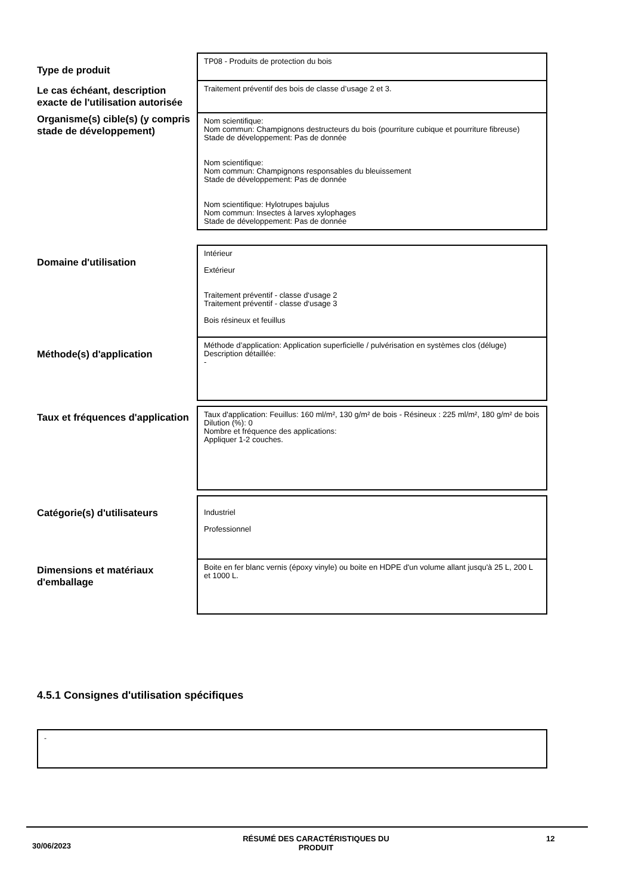| Type de produit | TP08 - Produits de protection du bois |
| Le cas échéant, description exacte de l'utilisation autorisée | Traitement préventif des bois de classe d’usage 2 et 3. |
| Organisme(s) cible(s) (y compris stade de développement) | Nom scientifique: Nom commun: Champignons destructeurs du bois (pourriture cubique et pourriture fibreuse) Stade de développement: Pas de donnée Nom scientifique: Nom commun: Champignons responsables du bleuissement Stade de développement: Pas de donnée Nom scientifique: Hylotrupes bajulus Nom commun: Insectes à larves xylophages Stade de développement: Pas de donnée |
| Domaine d'utilisation | Intérieur Extérieur Traitement préventif - classe d‘usage 2 Traitement préventif - classe d‘usage 3 Bois résineux et feuillus |
| Méthode(s) d'application | Méthode d’application: Application superficielle / pulvérisation en systèmes clos (déluge) Description détaillée: - |
| Taux et fréquences d'application | Taux d'application: Feuillus: 160 ml/m², 130 g/m² de bois - Résineux : 225 ml/m², 180 g/m² de bois Dilution (%): 0 Nombre et fréquence des applications: Appliquer 1-2 couches. |
| Catégorie(s) d'utilisateurs | Industriel Professionnel |
| Dimensions et matériaux d'emballage | Boite en fer blanc vernis (époxy vinyle) ou boite en HDPE d'un volume allant jusqu'à 25 L, 200 L et 1000 L. |
4.5.1 Consignes d'utilisation spécifiques
-
30/06/2023
RÉSUMÉ DES CARACTÉRISTIQUES DU PRODUIT 12